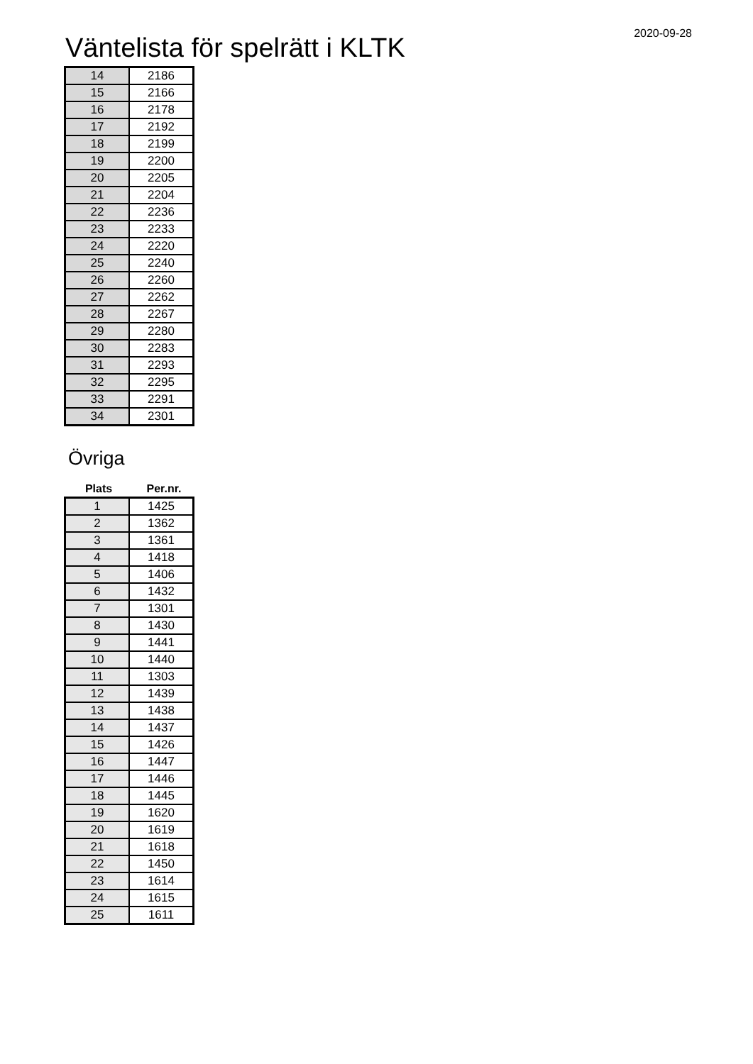Väntelista för spelrätt i KLTK
2020-09-28
| 14 | 2186 |
| 15 | 2166 |
| 16 | 2178 |
| 17 | 2192 |
| 18 | 2199 |
| 19 | 2200 |
| 20 | 2205 |
| 21 | 2204 |
| 22 | 2236 |
| 23 | 2233 |
| 24 | 2220 |
| 25 | 2240 |
| 26 | 2260 |
| 27 | 2262 |
| 28 | 2267 |
| 29 | 2280 |
| 30 | 2283 |
| 31 | 2293 |
| 32 | 2295 |
| 33 | 2291 |
| 34 | 2301 |
Övriga
Plats Per.nr.
| 1 | 1425 |
| 2 | 1362 |
| 3 | 1361 |
| 4 | 1418 |
| 5 | 1406 |
| 6 | 1432 |
| 7 | 1301 |
| 8 | 1430 |
| 9 | 1441 |
| 10 | 1440 |
| 11 | 1303 |
| 12 | 1439 |
| 13 | 1438 |
| 14 | 1437 |
| 15 | 1426 |
| 16 | 1447 |
| 17 | 1446 |
| 18 | 1445 |
| 19 | 1620 |
| 20 | 1619 |
| 21 | 1618 |
| 22 | 1450 |
| 23 | 1614 |
| 24 | 1615 |
| 25 | 1611 |